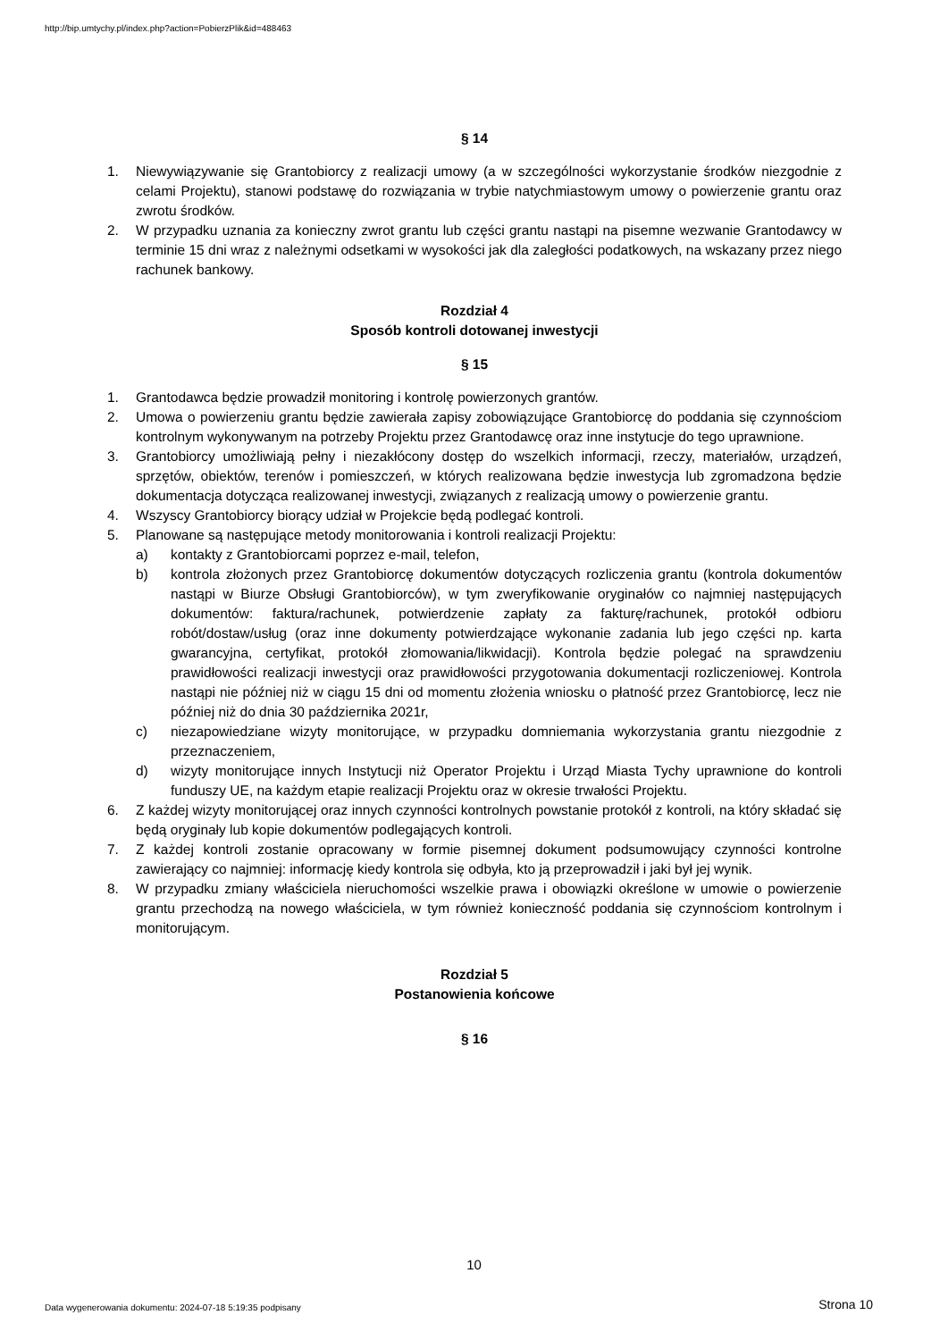http://bip.umtychy.pl/index.php?action=PobierzPlik&id=488463
§ 14
1. Niewywiązywanie się Grantobiorcy z realizacji umowy (a w szczególności wykorzystanie środków niezgodnie z celami Projektu), stanowi podstawę do rozwiązania w trybie natychmiastowym umowy o powierzenie grantu oraz zwrotu środków.
2. W przypadku uznania za konieczny zwrot grantu lub części grantu nastąpi na pisemne wezwanie Grantodawcy w terminie 15 dni wraz z należnymi odsetkami w wysokości jak dla zaległości podatkowych, na wskazany przez niego rachunek bankowy.
Rozdział 4
Sposób kontroli dotowanej inwestycji
§ 15
1. Grantodawca będzie prowadził monitoring i kontrolę powierzonych grantów.
2. Umowa o powierzeniu grantu będzie zawierała zapisy zobowiązujące Grantobiorcę do poddania się czynnościom kontrolnym wykonywanym na potrzeby Projektu przez Grantodawcę oraz inne instytucje do tego uprawnione.
3. Grantobiorcy umożliwiają pełny i niezakłócony dostęp do wszelkich informacji, rzeczy, materiałów, urządzeń, sprzętów, obiektów, terenów i pomieszczeń, w których realizowana będzie inwestycja lub zgromadzona będzie dokumentacja dotycząca realizowanej inwestycji, związanych z realizacją umowy o powierzenie grantu.
4. Wszyscy Grantobiorcy biorący udział w Projekcie będą podlegać kontroli.
5. Planowane są następujące metody monitorowania i kontroli realizacji Projektu:
a) kontakty z Grantobiorcami poprzez e-mail, telefon,
b) kontrola złożonych przez Grantobiorcę dokumentów dotyczących rozliczenia grantu (kontrola dokumentów nastąpi w Biurze Obsługi Grantobiorców), w tym zweryfikowanie oryginałów co najmniej następujących dokumentów: faktura/rachunek, potwierdzenie zapłaty za fakturę/rachunek, protokół odbioru robót/dostaw/usług (oraz inne dokumenty potwierdzające wykonanie zadania lub jego części np. karta gwarancyjna, certyfikat, protokół złomowania/likwidacji). Kontrola będzie polegać na sprawdzeniu prawidłowości realizacji inwestycji oraz prawidłowości przygotowania dokumentacji rozliczeniowej. Kontrola nastąpi nie później niż w ciągu 15 dni od momentu złożenia wniosku o płatność przez Grantobiorcę, lecz nie później niż do dnia 30 października 2021r,
c) niezapowiedziane wizyty monitorujące, w przypadku domniemania wykorzystania grantu niezgodnie z przeznaczeniem,
d) wizyty monitorujące innych Instytucji niż Operator Projektu i Urząd Miasta Tychy uprawnione do kontroli funduszy UE, na każdym etapie realizacji Projektu oraz w okresie trwałości Projektu.
6. Z każdej wizyty monitorującej oraz innych czynności kontrolnych powstanie protokół z kontroli, na który składać się będą oryginały lub kopie dokumentów podlegających kontroli.
7. Z każdej kontroli zostanie opracowany w formie pisemnej dokument podsumowujący czynności kontrolne zawierający co najmniej: informację kiedy kontrola się odbyła, kto ją przeprowadził i jaki był jej wynik.
8. W przypadku zmiany właściciela nieruchomości wszelkie prawa i obowiązki określone w umowie o powierzenie grantu przechodzą na nowego właściciela, w tym również konieczność poddania się czynnościom kontrolnym i monitorującym.
Rozdział 5
Postanowienia końcowe
§ 16
10
Data wygenerowania dokumentu: 2024-07-18 5:19:35 podpisany
Strona 10